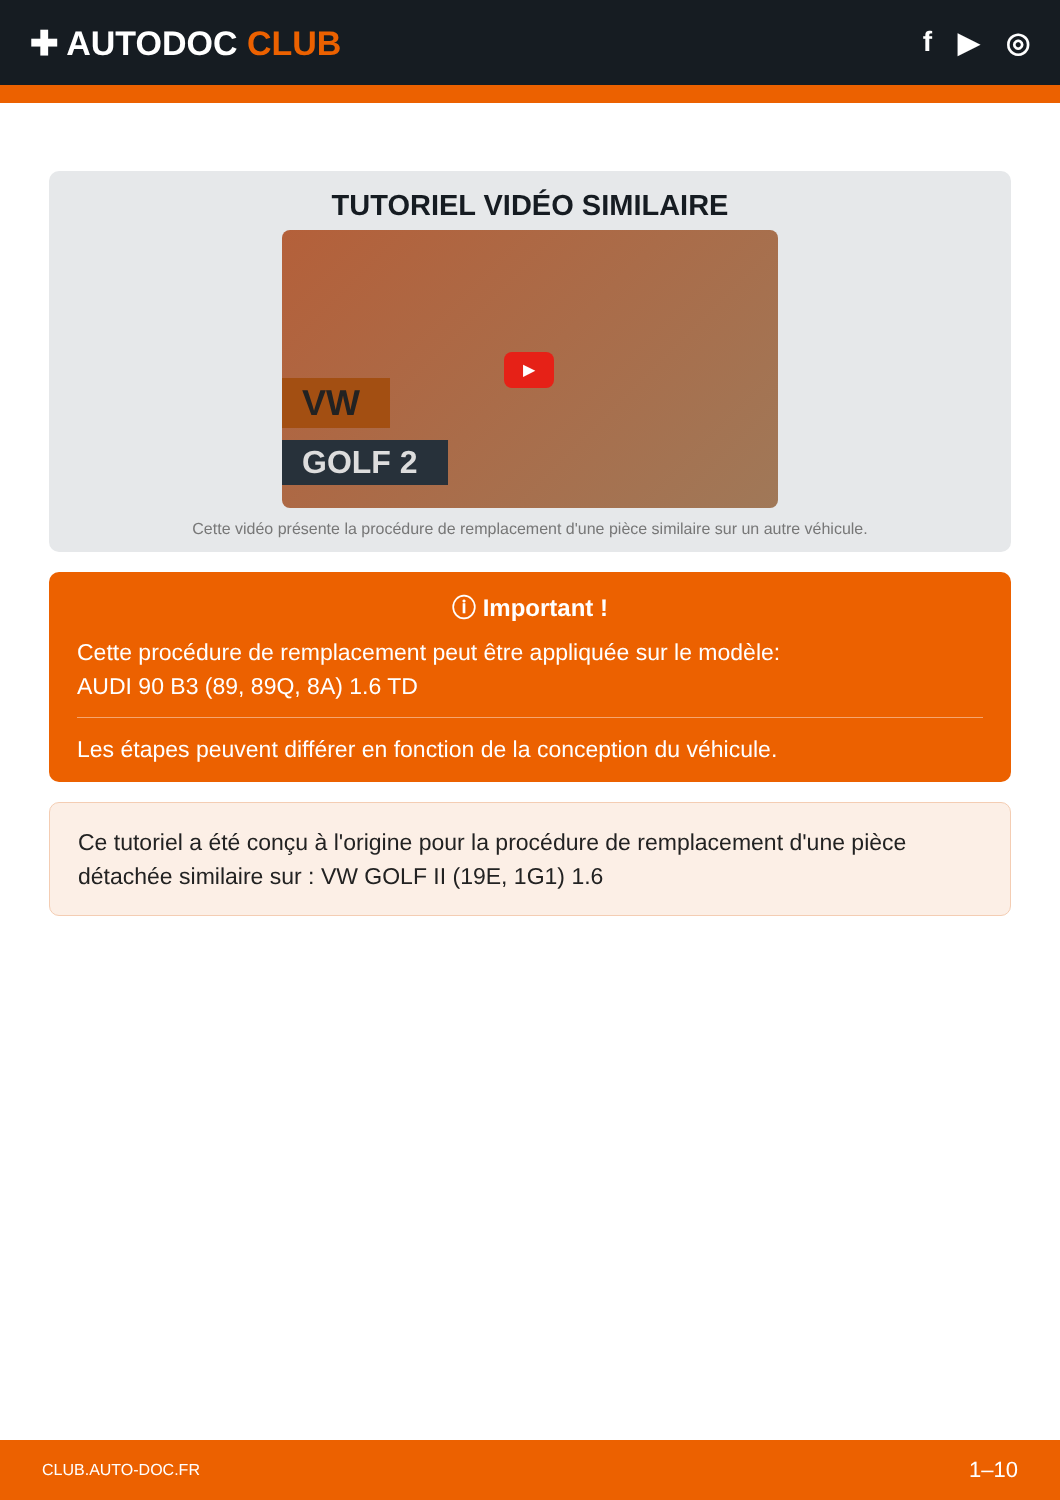✚ AUTODOC CLUB
f ▶ ◎
TUTORIEL VIDÉO SIMILAIRE
VW
GOLF 2
▶
Cette vidéo présente la procédure de remplacement d'une pièce similaire sur un autre véhicule.
ⓘ Important !
Cette procédure de remplacement peut être appliquée sur le modèle:
AUDI 90 B3 (89, 89Q, 8A) 1.6 TD
Les étapes peuvent différer en fonction de la conception du véhicule.
Ce tutoriel a été conçu à l'origine pour la procédure de remplacement d'une pièce détachée similaire sur : VW GOLF II (19E, 1G1) 1.6
CLUB.AUTO-DOC.FR 1–10